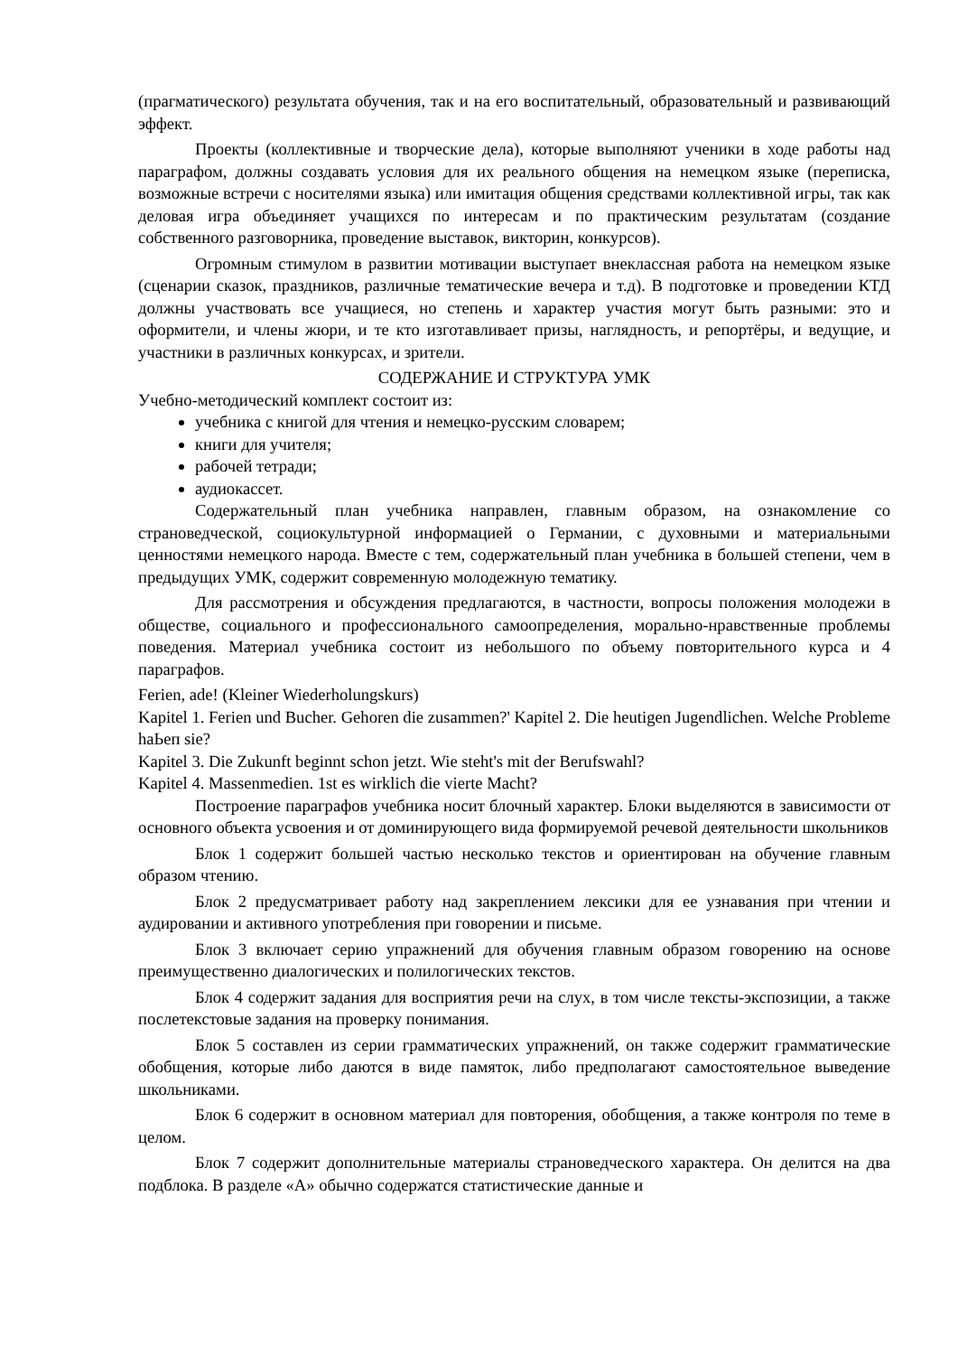(прагматического) результата обучения, так и на его воспитательный, образовательный и развивающий эффект.
Проекты (коллективные и творческие дела), которые выполняют ученики в ходе работы над параграфом, должны создавать условия для их реального общения на немецком языке (переписка, возможные встречи с носителями языка) или имитация общения средствами коллективной игры, так как деловая игра объединяет учащихся по интересам и по практическим результатам (создание собственного разговорника, проведение выставок, викторин, конкурсов).
Огромным стимулом в развитии мотивации выступает внеклассная работа на немецком языке (сценарии сказок, праздников, различные тематические вечера и т.д). В подготовке и проведении КТД должны участвовать все учащиеся, но степень и характер участия могут быть разными: это и оформители, и члены жюри, и те кто изготавливает призы, наглядность, и репортёры, и ведущие, и участники в различных конкурсах, и зрители.
СОДЕРЖАНИЕ И СТРУКТУРА УМК
Учебно-методический комплект состоит из:
учебника с книгой для чтения и немецко-русским словарем;
книги для учителя;
рабочей тетради;
аудиокассет.
Содержательный план учебника направлен, главным образом, на ознакомление со страноведческой, социокультурной информацией о Германии, с духовными и материальными ценностями немецкого народа. Вместе с тем, содержательный план учебника в большей степени, чем в предыдущих УМК, содержит современную молодежную тематику.
Для рассмотрения и обсуждения предлагаются, в частности, вопросы положения молодежи в обществе, социального и профессионального самоопределения, морально-нравственные проблемы поведения. Материал учебника состоит из небольшого по объему повторительного курса и 4 параграфов.
Ferien, ade! (Kleiner Wiederholungskurs)
Kapitel 1. Ferien und Bucher. Gehoren die zusammen?' Kapitel 2. Die heutigen Jugendlichen. Welche Probleme haЬеп sie?
Kapitel 3. Die Zukunft beginnt schon jetzt. Wie steht's mit der Berufswahl?
Kapitel 4. Massenmedien. 1st es wirklich die vierte Macht?
Построение параграфов учебника носит блочный характер. Блоки выделяются в зависимости от основного объекта усвоения и от доминирующего вида формируемой речевой деятельности школьников
Блок 1 содержит большей частью несколько текстов и ориентирован на обучение главным образом чтению.
Блок 2 предусматривает работу над закреплением лексики для ее узнавания при чтении и аудировании и активного употребления при говорении и письме.
Блок 3 включает серию упражнений для обучения главным образом говорению на основе преимущественно диалогических и полилогических текстов.
Блок 4 содержит задания для восприятия речи на слух, в том числе тексты-экспозиции, а также послетекстовые задания на проверку понимания.
Блок 5 составлен из серии грамматических упражнений, он также содержит грамматические обобщения, которые либо даются в виде памяток, либо предполагают самостоятельное выведение школьниками.
Блок 6 содержит в основном материал для повторения, обобщения, а также контроля по теме в целом.
Блок 7 содержит дополнительные материалы страноведческого характера. Он делится на два подблока. В разделе «А» обычно содержатся статистические данные и